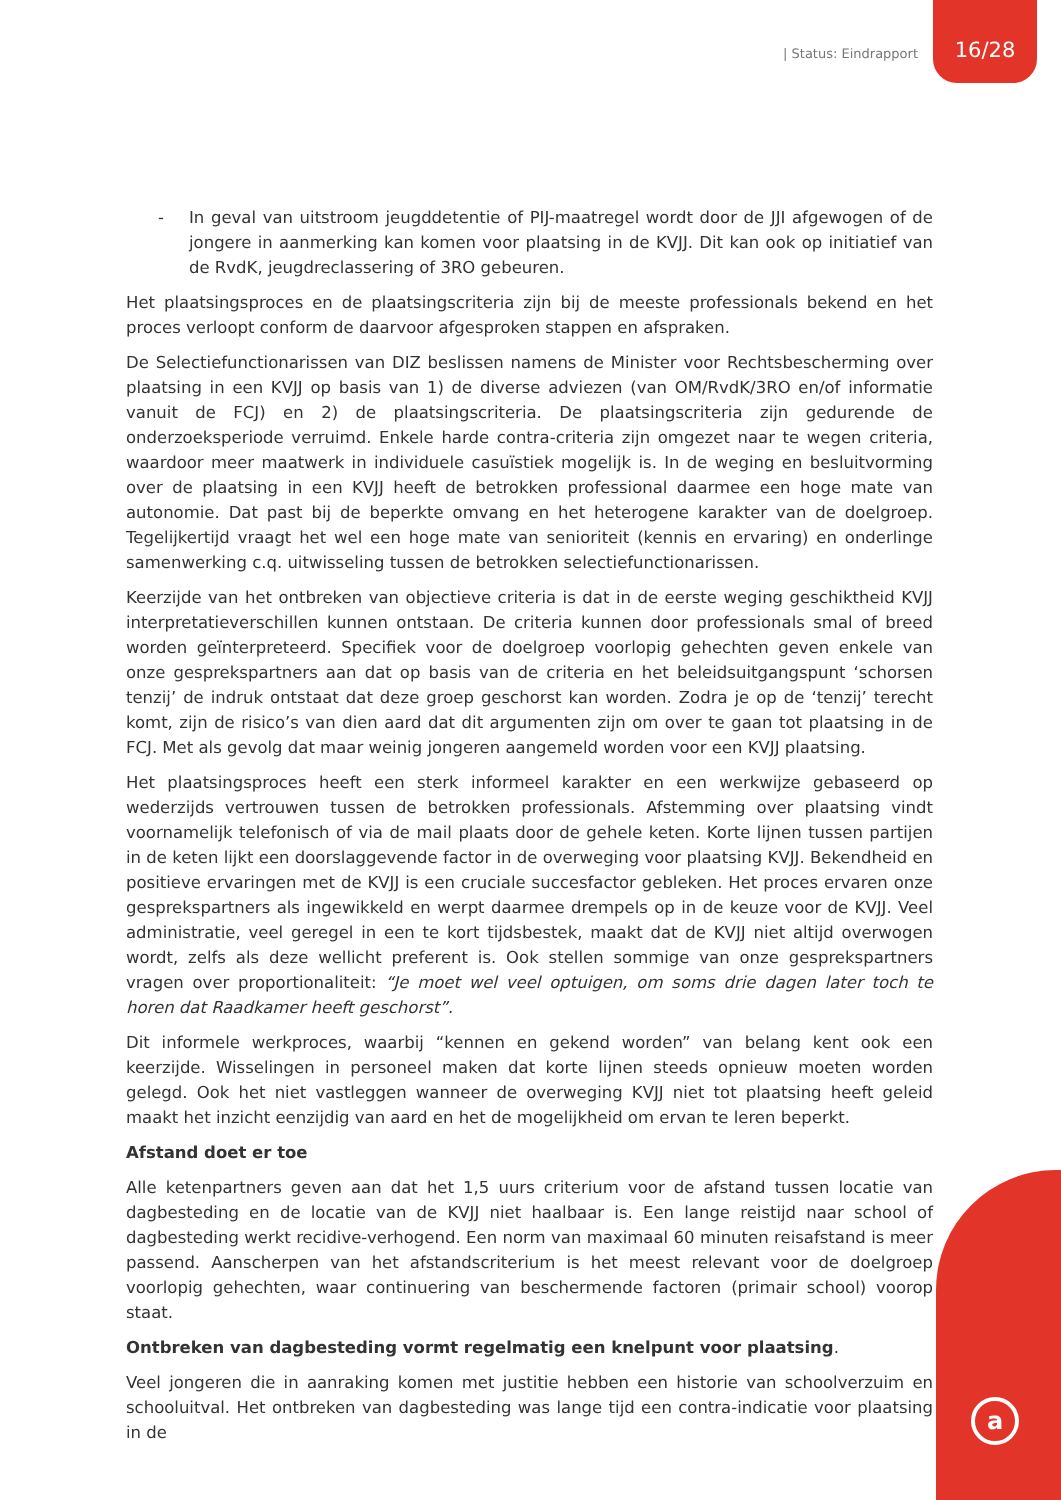| Status: Eindrapport
16/28
a
- In geval van uitstroom jeugddetentie of PIJ-maatregel wordt door de JJI afgewogen of de jongere in aanmerking kan komen voor plaatsing in de KVJJ. Dit kan ook op initiatief van de RvdK, jeugdreclassering of 3RO gebeuren.
Het plaatsingsproces en de plaatsingscriteria zijn bij de meeste professionals bekend en het proces verloopt conform de daarvoor afgesproken stappen en afspraken.
De Selectiefunctionarissen van DIZ beslissen namens de Minister voor Rechtsbescherming over plaatsing in een KVJJ op basis van 1) de diverse adviezen (van OM/RvdK/3RO en/of informatie vanuit de FCJ) en 2) de plaatsingscriteria. De plaatsingscriteria zijn gedurende de onderzoeksperiode verruimd. Enkele harde contra-criteria zijn omgezet naar te wegen criteria, waardoor meer maatwerk in individuele casuïstiek mogelijk is. In de weging en besluitvorming over de plaatsing in een KVJJ heeft de betrokken professional daarmee een hoge mate van autonomie. Dat past bij de beperkte omvang en het heterogene karakter van de doelgroep. Tegelijkertijd vraagt het wel een hoge mate van senioriteit (kennis en ervaring) en onderlinge samenwerking c.q. uitwisseling tussen de betrokken selectiefunctionarissen.
Keerzijde van het ontbreken van objectieve criteria is dat in de eerste weging geschiktheid KVJJ interpretatieverschillen kunnen ontstaan. De criteria kunnen door professionals smal of breed worden geïnterpreteerd. Specifiek voor de doelgroep voorlopig gehechten geven enkele van onze gesprekspartners aan dat op basis van de criteria en het beleidsuitgangspunt ‘schorsen tenzij’ de indruk ontstaat dat deze groep geschorst kan worden. Zodra je op de ‘tenzij’ terecht komt, zijn de risico’s van dien aard dat dit argumenten zijn om over te gaan tot plaatsing in de FCJ. Met als gevolg dat maar weinig jongeren aangemeld worden voor een KVJJ plaatsing.
Het plaatsingsproces heeft een sterk informeel karakter en een werkwijze gebaseerd op wederzijds vertrouwen tussen de betrokken professionals. Afstemming over plaatsing vindt voornamelijk telefonisch of via de mail plaats door de gehele keten. Korte lijnen tussen partijen in de keten lijkt een doorslaggevende factor in de overweging voor plaatsing KVJJ. Bekendheid en positieve ervaringen met de KVJJ is een cruciale succesfactor gebleken. Het proces ervaren onze gesprekspartners als ingewikkeld en werpt daarmee drempels op in de keuze voor de KVJJ. Veel administratie, veel geregel in een te kort tijdsbestek, maakt dat de KVJJ niet altijd overwogen wordt, zelfs als deze wellicht preferent is. Ook stellen sommige van onze gesprekspartners vragen over proportionaliteit: “Je moet wel veel optuigen, om soms drie dagen later toch te horen dat Raadkamer heeft geschorst”.
Dit informele werkproces, waarbij “kennen en gekend worden” van belang kent ook een keerzijde. Wisselingen in personeel maken dat korte lijnen steeds opnieuw moeten worden gelegd. Ook het niet vastleggen wanneer de overweging KVJJ niet tot plaatsing heeft geleid maakt het inzicht eenzijdig van aard en het de mogelijkheid om ervan te leren beperkt.
Afstand doet er toe
Alle ketenpartners geven aan dat het 1,5 uurs criterium voor de afstand tussen locatie van dagbesteding en de locatie van de KVJJ niet haalbaar is. Een lange reistijd naar school of dagbesteding werkt recidive-verhogend. Een norm van maximaal 60 minuten reisafstand is meer passend. Aanscherpen van het afstandscriterium is het meest relevant voor de doelgroep voorlopig gehechten, waar continuering van beschermende factoren (primair school) voorop staat.
Ontbreken van dagbesteding vormt regelmatig een knelpunt voor plaatsing.
Veel jongeren die in aanraking komen met justitie hebben een historie van schoolverzuim en schooluitval. Het ontbreken van dagbesteding was lange tijd een contra-indicatie voor plaatsing in de